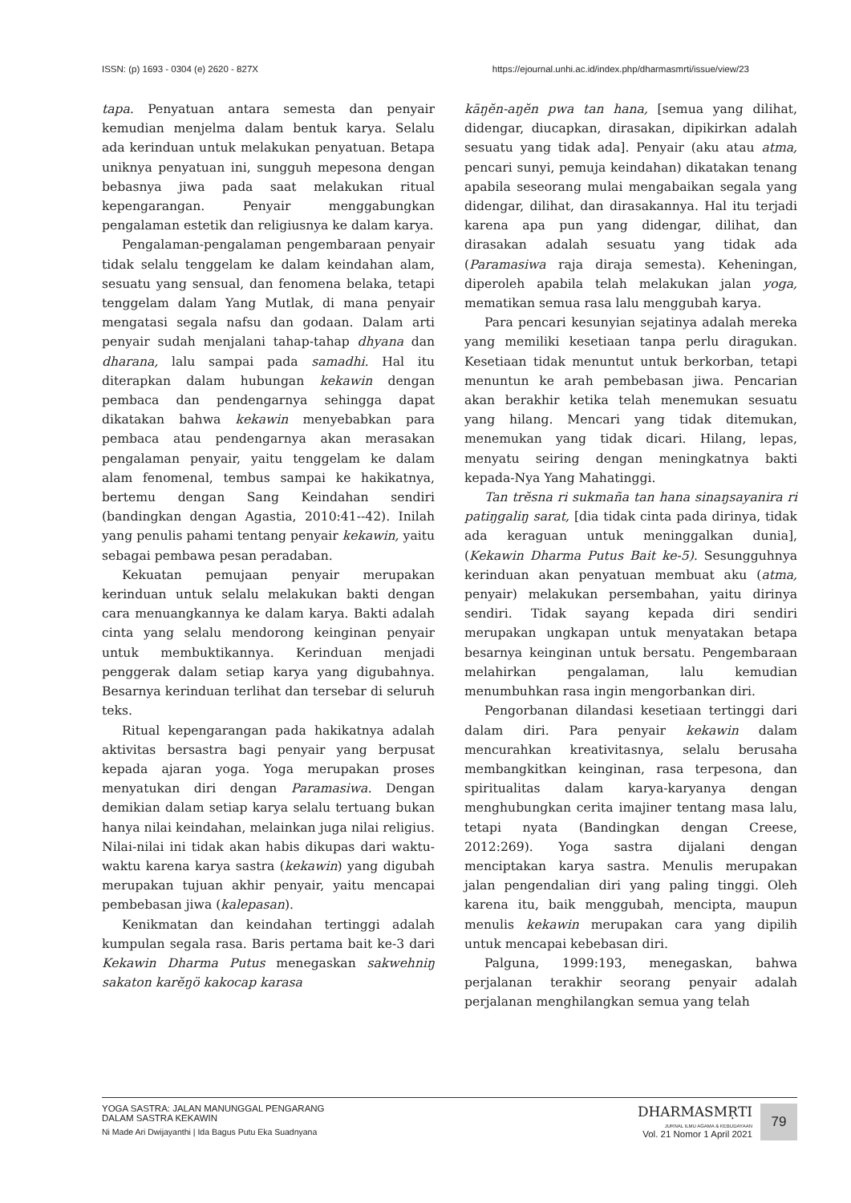ISSN: (p) 1693 - 0304 (e) 2620 - 827X https://ejournal.unhi.ac.id/index.php/dharmasmrti/issue/view/23
tapa. Penyatuan antara semesta dan penyair kemudian menjelma dalam bentuk karya. Selalu ada kerinduan untuk melakukan penyatuan. Betapa uniknya penyatuan ini, sungguh mepesona dengan bebasnya jiwa pada saat melakukan ritual kepengarangan. Penyair menggabungkan pengalaman estetik dan religiusnya ke dalam karya.
Pengalaman-pengalaman pengembaraan penyair tidak selalu tenggelam ke dalam keindahan alam, sesuatu yang sensual, dan fenomena belaka, tetapi tenggelam dalam Yang Mutlak, di mana penyair mengatasi segala nafsu dan godaan. Dalam arti penyair sudah menjalani tahap-tahap dhyana dan dharana, lalu sampai pada samadhi. Hal itu diterapkan dalam hubungan kekawin dengan pembaca dan pendengarnya sehingga dapat dikatakan bahwa kekawin menyebabkan para pembaca atau pendengarnya akan merasakan pengalaman penyair, yaitu tenggelam ke dalam alam fenomenal, tembus sampai ke hakikatnya, bertemu dengan Sang Keindahan sendiri (bandingkan dengan Agastia, 2010:41--42). Inilah yang penulis pahami tentang penyair kekawin, yaitu sebagai pembawa pesan peradaban.
Kekuatan pemujaan penyair merupakan kerinduan untuk selalu melakukan bakti dengan cara menuangkannya ke dalam karya. Bakti adalah cinta yang selalu mendorong keinginan penyair untuk membuktikannya. Kerinduan menjadi penggerak dalam setiap karya yang digubahnya. Besarnya kerinduan terlihat dan tersebar di seluruh teks.
Ritual kepengarangan pada hakikatnya adalah aktivitas bersastra bagi penyair yang berpusat kepada ajaran yoga. Yoga merupakan proses menyatukan diri dengan Paramasiwa. Dengan demikian dalam setiap karya selalu tertuang bukan hanya nilai keindahan, melainkan juga nilai religius. Nilai-nilai ini tidak akan habis dikupas dari waktu-waktu karena karya sastra (kekawin) yang digubah merupakan tujuan akhir penyair, yaitu mencapai pembebasan jiwa (kalepasan).
Kenikmatan dan keindahan tertinggi adalah kumpulan segala rasa. Baris pertama bait ke-3 dari Kekawin Dharma Putus menegaskan sakwehniŋ sakaton karĕŋö kakocap karasa
kāŋĕn-aŋĕn pwa tan hana, [semua yang dilihat, didengar, diucapkan, dirasakan, dipikirkan adalah sesuatu yang tidak ada]. Penyair (aku atau atma, pencari sunyi, pemuja keindahan) dikatakan tenang apabila seseorang mulai mengabaikan segala yang didengar, dilihat, dan dirasakannya. Hal itu terjadi karena apa pun yang didengar, dilihat, dan dirasakan adalah sesuatu yang tidak ada (Paramasiwa raja diraja semesta). Keheningan, diperoleh apabila telah melakukan jalan yoga, mematikan semua rasa lalu menggubah karya.
Para pencari kesunyian sejatinya adalah mereka yang memiliki kesetiaan tanpa perlu diragukan. Kesetiaan tidak menuntut untuk berkorban, tetapi menuntun ke arah pembebasan jiwa. Pencarian akan berakhir ketika telah menemukan sesuatu yang hilang. Mencari yang tidak ditemukan, menemukan yang tidak dicari. Hilang, lepas, menyatu seiring dengan meningkatnya bakti kepada-Nya Yang Mahatinggi.
Tan trĕsna ri sukmaña tan hana sinaŋsayanira ri patiŋgaliŋ sarat, [dia tidak cinta pada dirinya, tidak ada keraguan untuk meninggalkan dunia], (Kekawin Dharma Putus Bait ke-5). Sesungguhnya kerinduan akan penyatuan membuat aku (atma, penyair) melakukan persembahan, yaitu dirinya sendiri. Tidak sayang kepada diri sendiri merupakan ungkapan untuk menyatakan betapa besarnya keinginan untuk bersatu. Pengembaraan melahirkan pengalaman, lalu kemudian menumbuhkan rasa ingin mengorbankan diri.
Pengorbanan dilandasi kesetiaan tertinggi dari dalam diri. Para penyair kekawin dalam mencurahkan kreativitasnya, selalu berusaha membangkitkan keinginan, rasa terpesona, dan spiritualitas dalam karya-karyanya dengan menghubungkan cerita imajiner tentang masa lalu, tetapi nyata (Bandingkan dengan Creese, 2012:269). Yoga sastra dijalani dengan menciptakan karya sastra. Menulis merupakan jalan pengendalian diri yang paling tinggi. Oleh karena itu, baik menggubah, mencipta, maupun menulis kekawin merupakan cara yang dipilih untuk mencapai kebebasan diri.
Palguna, 1999:193, menegaskan, bahwa perjalanan terakhir seorang penyair adalah perjalanan menghilangkan semua yang telah
YOGA SASTRA: JALAN MANUNGGAL PENGARANG
DALAM SASTRA KEKAWIN
Ni Made Ari Dwijayanthi | Ida Bagus Putu Eka Suadnyana
DHARMASMṚTI
JURNAL ILMU AGAMA & KEBUDAYAAN
Vol. 21 Nomor 1 April 2021
79